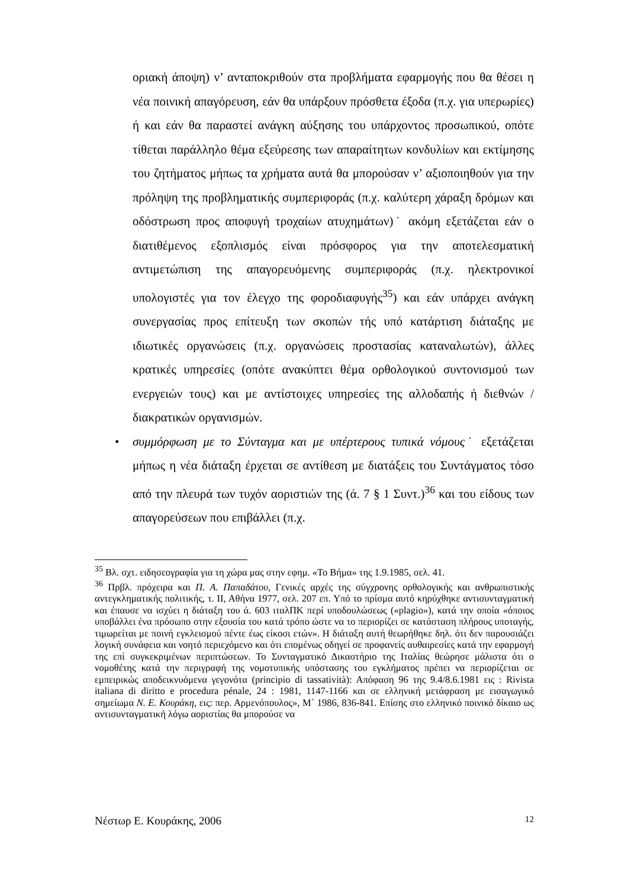οριακή άποψη) ν’ ανταποκριθούν στα προβλήματα εφαρμογής που θα θέσει η νέα ποινική απαγόρευση, εάν θα υπάρξουν πρόσθετα έξοδα (π.χ. για υπερωρίες) ή και εάν θα παραστεί ανάγκη αύξησης του υπάρχοντος προσωπικού, οπότε τίθεται παράλληλο θέμα εξεύρεσης των απαραίτητων κονδυλίων και εκτίμησης του ζητήματος μήπως τα χρήματα αυτά θα μπορούσαν ν’ αξιοποιηθούν για την πρόληψη της προβληματικής συμπεριφοράς (π.χ. καλύτερη χάραξη δρόμων και οδόστρωση προς αποφυγή τροχαίων ατυχημάτων)˙ ακόμη εξετάζεται εάν ο διατιθέμενος εξοπλισμός είναι πρόσφορος για την αποτελεσματική αντιμετώπιση της απαγορευόμενης συμπεριφοράς (π.χ. ηλεκτρονικοί υπολογιστές για τον έλεγχο της φοροδιαφυγής<sup>35</sup>) και εάν υπάρχει ανάγκη συνεργασίας προς επίτευξη των σκοπών τής υπό κατάρτιση διάταξης με ιδιωτικές οργανώσεις (π.χ. οργανώσεις προστασίας καταναλωτών), άλλες κρατικές υπηρεσίες (οπότε ανακύπτει θέμα ορθολογικού συντονισμού των ενεργειών τους) και με αντίστοιχες υπηρεσίες της αλλοδαπής ή διεθνών / διακρατικών οργανισμών.
• συμμόρφωση με το Σύνταγμα και με υπέρτερους τυπικά νόμους˙ εξετάζεται μήπως η νέα διάταξη έρχεται σε αντίθεση με διατάξεις του Συντάγματος τόσο από την πλευρά των τυχόν αοριστιών της (ά. 7 § 1 Συντ.)<sup>36</sup> και του είδους των απαγορεύσεων που επιβάλλει (π.χ.
<sup>35</sup> Βλ. σχτ. ειδησεογραφία για τη χώρα μας στην εφημ. «Το Βήμα» της 1.9.1985, σελ. 41.
<sup>36</sup> Πρβλ. πρόχειρα και Π. Α. Παπαδάτου, Γενικές αρχές της σύγχρονης ορθολογικής και ανθρωπιστικής αντεγκληματικής πολιτικής, τ. ΙΙ, Αθήνα 1977, σελ. 207 επ. Υπό το πρίσμα αυτό κηρύχθηκε αντισυνταγματική και έπαυσε να ισχύει η διάταξη του ά. 603 ιταλΠΚ περί υποδουλώσεως («plagio»), κατά την οποία «όποιος υποβάλλει ένα πρόσωπο στην εξουσία του κατά τρόπο ώστε να το περιορίζει σε κατάσταση πλήρους υποταγής, τιμωρείται με ποινή εγκλεισμού πέντε έως είκοσι ετών». Η διάταξη αυτή θεωρήθηκε δηλ. ότι δεν παρουσιάζει λογική συνάφεια και νοητό περιεχόμενο και ότι επομένως οδηγεί σε προφανείς αυθαιρεσίες κατά την εφαρμογή της επί συγκεκριμένων περιπτώσεων. Το Συνταγματικό Δικαστήριο της Ιταλίας θεώρησε μάλιστα ότι ο νομοθέτης κατά την περιγραφή της νομοτυπικής υπόστασης του εγκλήματος πρέπει να περιορίζεται σε εμπειρικώς αποδεικνυόμενα γεγονότα (principio di tassatività): Απόφαση 96 της 9.4/8.6.1981 εις : Rivista italiana di diritto e procedura pénale, 24 : 1981, 1147-1166 και σε ελληνική μετάφραση με εισαγωγικό σημείωμα Ν. Ε. Κουράκη, εις: περ. Αρμενόπουλος», Μ΄ 1986, 836-841. Επίσης στο ελληνικό ποινικό δίκαιο ως αντισυνταγματική λόγω αοριστίας θα μπορούσε να
Νέστωρ Ε. Κουράκης, 2006 12